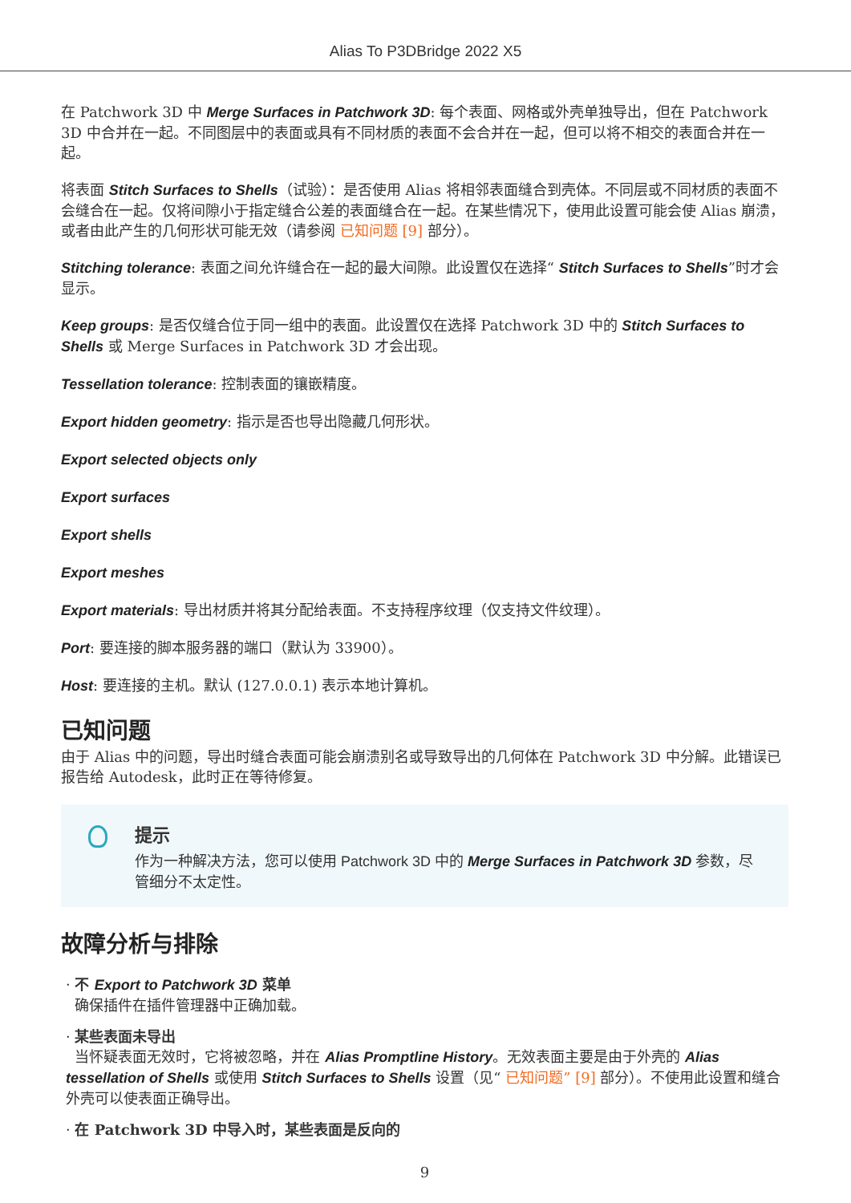Alias To P3DBridge 2022 X5
在 Patchwork 3D 中 Merge Surfaces in Patchwork 3D: 每个表面、网格或外壳单独导出，但在 Patchwork 3D 中合并在一起。不同图层中的表面或具有不同材质的表面不会合并在一起，但可以将不相交的表面合并在一起。
将表面 Stitch Surfaces to Shells（试验）：是否使用 Alias 将相邻表面缝合到壳体。不同层或不同材质的表面不会缝合在一起。仅将间隙小于指定缝合公差的表面缝合在一起。在某些情况下，使用此设置可能会使 Alias 崩溃，或者由此产生的几何形状可能无效（请参阅 已知问题 [9] 部分）。
Stitching tolerance: 表面之间允许缝合在一起的最大间隙。此设置仅在选择“ Stitch Surfaces to Shells”时才会显示。
Keep groups: 是否仅缝合位于同一组中的表面。此设置仅在选择 Patchwork 3D 中的 Stitch Surfaces to Shells 或 Merge Surfaces in Patchwork 3D 才会出现。
Tessellation tolerance: 控制表面的镶嵌精度。
Export hidden geometry: 指示是否也导出隐藏几何形状。
Export selected objects only
Export surfaces
Export shells
Export meshes
Export materials: 导出材质并将其分配给表面。不支持程序纹理（仅支持文件纹理）。
Port: 要连接的脚本服务器的端口（默认为 33900）。
Host: 要连接的主机。默认 (127.0.0.1) 表示本地计算机。
已知问题
由于 Alias 中的问题，导出时缝合表面可能会崩溃别名或导致导出的几何体在 Patchwork 3D 中分解。此错误已报告给 Autodesk，此时正在等待修复。
提示
作为一种解决方法，您可以使用 Patchwork 3D 中的 Merge Surfaces in Patchwork 3D 参数，尽管细分不太定性。
故障分析与排除
· 不 Export to Patchwork 3D 菜单
确保插件在插件管理器中正确加载。
· 某些表面未导出
当怀疑表面无效时，它将被忽略，并在 Alias Promptline History。无效表面主要是由于外壳的 Alias tessellation of Shells 或使用 Stitch Surfaces to Shells 设置（见“ 已知问题” [9] 部分）。不使用此设置和缝合外壳可以使表面正确导出。
· 在 Patchwork 3D 中导入时，某些表面是反向的
9